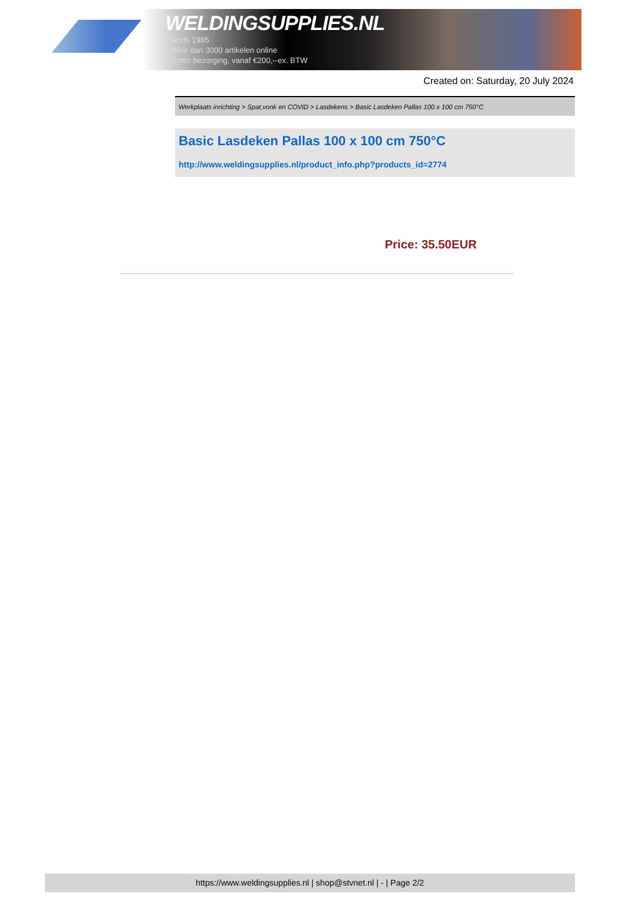WELDINGSUPPLIES.NL
- Sinds 1985
- Méér dan 3000 artikelen online
- Gratis bezorging, vanaf €200,--ex. BTW
Created on: Saturday, 20 July 2024
Werkplaats inrichting > Spat,vonk en COVID > Lasdekens > Basic Lasdeken Pallas 100 x 100 cm 750°C
Basic Lasdeken Pallas 100 x 100 cm 750°C
http://www.weldingsupplies.nl/product_info.php?products_id=2774
Price: 35.50EUR
https://www.weldingsupplies.nl | shop@stvnet.nl | - | Page 2/2